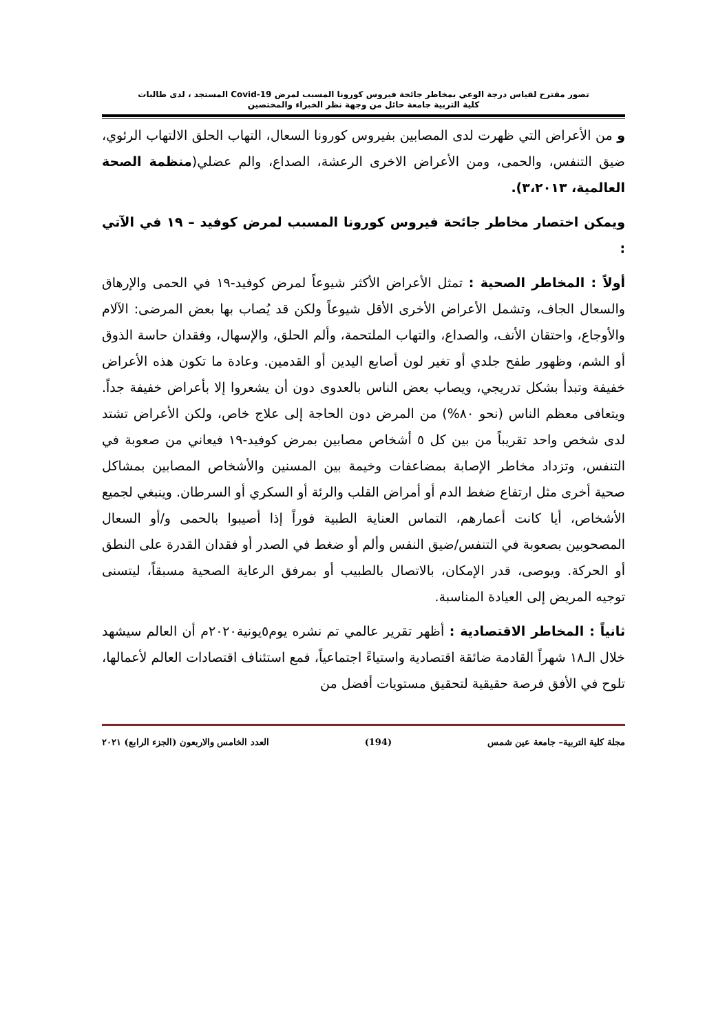تصور مقترح لقياس درجة الوعي بمخاطر جائحة فيروس كورونا المسبب لمرض Covid-19 المستجد ، لدى طالبات
كلية التربية جامعة حائل من وجهة نظر الخبراء والمختصين
و من الأعراض التي ظهرت لدى المصابين بفيروس كورونا السعال، التهاب الحلق الالتهاب الرئوي، ضيق التنفس، والحمى، ومن الأعراض الاخرى الرعشة، الصداع، والم عضلي(منظمة الصحة العالمية، ٣،٢٠١٣).
ويمكن اختصار مخاطر جائحة فيروس كورونا المسبب لمرض كوفيد – ١٩ في الآتي :
أولاً : المخاطر الصحية : تمثل الأعراض الأكثر شيوعاً لمرض كوفيد-١٩ في الحمى والإرهاق والسعال الجاف، وتشمل الأعراض الأخرى الأقل شيوعاً ولكن قد يُصاب بها بعض المرضى: الآلام والأوجاع، واحتقان الأنف، والصداع، والتهاب الملتحمة، وألم الحلق، والإسهال، وفقدان حاسة الذوق أو الشم، وظهور طفح جلدي أو تغير لون أصابع اليدين أو القدمين. وعادة ما تكون هذه الأعراض خفيفة وتبدأ بشكل تدريجي، ويصاب بعض الناس بالعدوى دون أن يشعروا إلا بأعراض خفيفة جداً. ويتعافى معظم الناس (نحو ٨٠%) من المرض دون الحاجة إلى علاج خاص، ولكن الأعراض تشتد لدى شخص واحد تقريباً من بين كل ٥ أشخاص مصابين بمرض كوفيد-١٩ فيعاني من صعوبة في التنفس، وتزداد مخاطر الإصابة بمضاعفات وخيمة بين المسنين والأشخاص المصابين بمشاكل صحية أخرى مثل ارتفاع ضغط الدم أو أمراض القلب والرئة أو السكري أو السرطان. وينبغي لجميع الأشخاص، أيا كانت أعمارهم، التماس العناية الطبية فوراً إذا أصيبوا بالحمى و/أو السعال المصحوبين بصعوبة في التنفس/ضيق النفس وألم أو ضغط في الصدر أو فقدان القدرة على النطق أو الحركة. ويوصى، قدر الإمكان، بالاتصال بالطبيب أو بمرفق الرعاية الصحية مسبقاً، ليتسنى توجيه المريض إلى العيادة المناسبة.
ثانياً : المخاطر الاقتصادية : أظهر تقرير عالمي تم نشره يوم٥يونية٢٠٢٠م أن العالم سيشهد خلال الـ١٨ شهراً القادمة ضائقة اقتصادية واستياءً اجتماعياً، فمع استئناف اقتصادات العالم لأعمالها، تلوح في الأفق فرصة حقيقية لتحقيق مستويات أفضل من
مجلة كلية التربية– جامعة عين شمس (194) العدد الخامس والاربعون (الجزء الرابع) ٢٠٢١